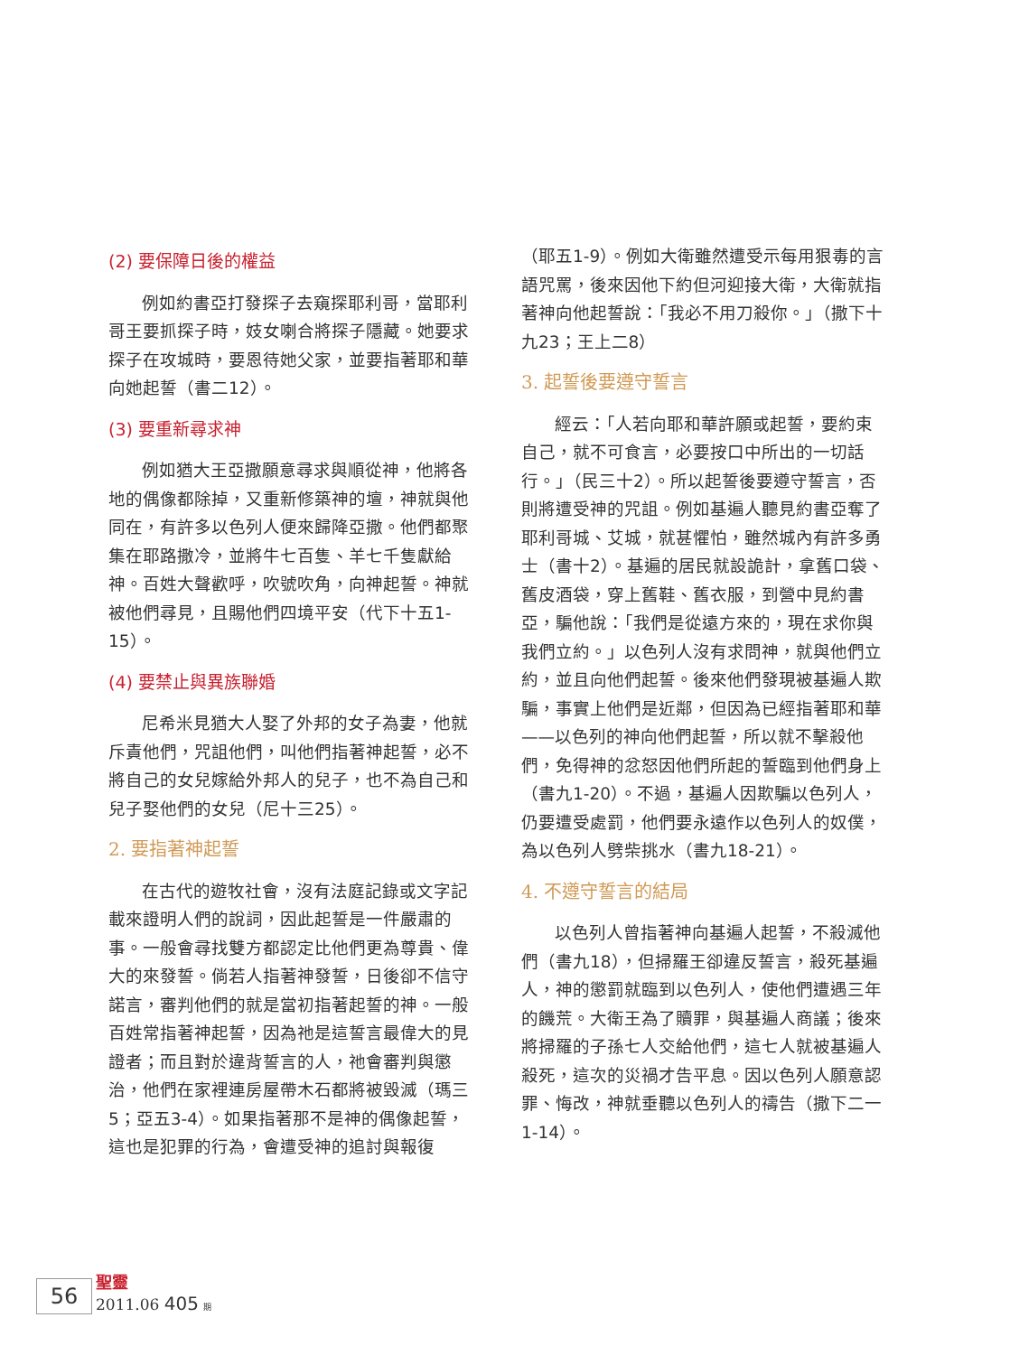(2) 要保障日後的權益
例如約書亞打發探子去窺探耶利哥，當耶利哥王要抓探子時，妓女喇合將探子隱藏。她要求探子在攻城時，要恩待她父家，並要指著耶和華向她起誓（書二12）。
(3) 要重新尋求神
例如猶大王亞撒願意尋求與順從神，他將各地的偶像都除掉，又重新修築神的壇，神就與他同在，有許多以色列人便來歸降亞撒。他們都聚集在耶路撒冷，並將牛七百隻、羊七千隻獻給神。百姓大聲歡呼，吹號吹角，向神起誓。神就被他們尋見，且賜他們四境平安（代下十五1-15）。
(4) 要禁止與異族聯婚
尼希米見猶大人娶了外邦的女子為妻，他就斥責他們，咒詛他們，叫他們指著神起誓，必不將自己的女兒嫁給外邦人的兒子，也不為自己和兒子娶他們的女兒（尼十三25）。
2. 要指著神起誓
在古代的遊牧社會，沒有法庭記錄或文字記載來證明人們的說詞，因此起誓是一件嚴肅的事。一般會尋找雙方都認定比他們更為尊貴、偉大的來發誓。倘若人指著神發誓，日後卻不信守諾言，審判他們的就是當初指著起誓的神。一般百姓常指著神起誓，因為祂是這誓言最偉大的見證者；而且對於違背誓言的人，祂會審判與懲治，他們在家裡連房屋帶木石都將被毀滅（瑪三5；亞五3-4）。如果指著那不是神的偶像起誓，這也是犯罪的行為，會遭受神的追討與報復
（耶五1-9）。例如大衛雖然遭受示每用狠毒的言語咒罵，後來因他下約但河迎接大衛，大衛就指著神向他起誓說：「我必不用刀殺你。」（撒下十九23；王上二8）
3. 起誓後要遵守誓言
經云：「人若向耶和華許願或起誓，要約束自己，就不可食言，必要按口中所出的一切話行。」（民三十2）。所以起誓後要遵守誓言，否則將遭受神的咒詛。例如基遍人聽見約書亞奪了耶利哥城、艾城，就甚懼怕，雖然城內有許多勇士（書十2）。基遍的居民就設詭計，拿舊口袋、舊皮酒袋，穿上舊鞋、舊衣服，到營中見約書亞，騙他說：「我們是從遠方來的，現在求你與我們立約。」以色列人沒有求問神，就與他們立約，並且向他們起誓。後來他們發現被基遍人欺騙，事實上他們是近鄰，但因為已經指著耶和華——以色列的神向他們起誓，所以就不擊殺他們，免得神的忿怒因他們所起的誓臨到他們身上（書九1-20）。不過，基遍人因欺騙以色列人，仍要遭受處罰，他們要永遠作以色列人的奴僕，為以色列人劈柴挑水（書九18-21）。
4. 不遵守誓言的結局
以色列人曾指著神向基遍人起誓，不殺滅他們（書九18），但掃羅王卻違反誓言，殺死基遍人，神的懲罰就臨到以色列人，使他們遭遇三年的饑荒。大衛王為了贖罪，與基遍人商議；後來將掃羅的子孫七人交給他們，這七人就被基遍人殺死，這次的災禍才告平息。因以色列人願意認罪、悔改，神就垂聽以色列人的禱告（撒下二一1-14）。
56
聖靈
2011.06 405 期